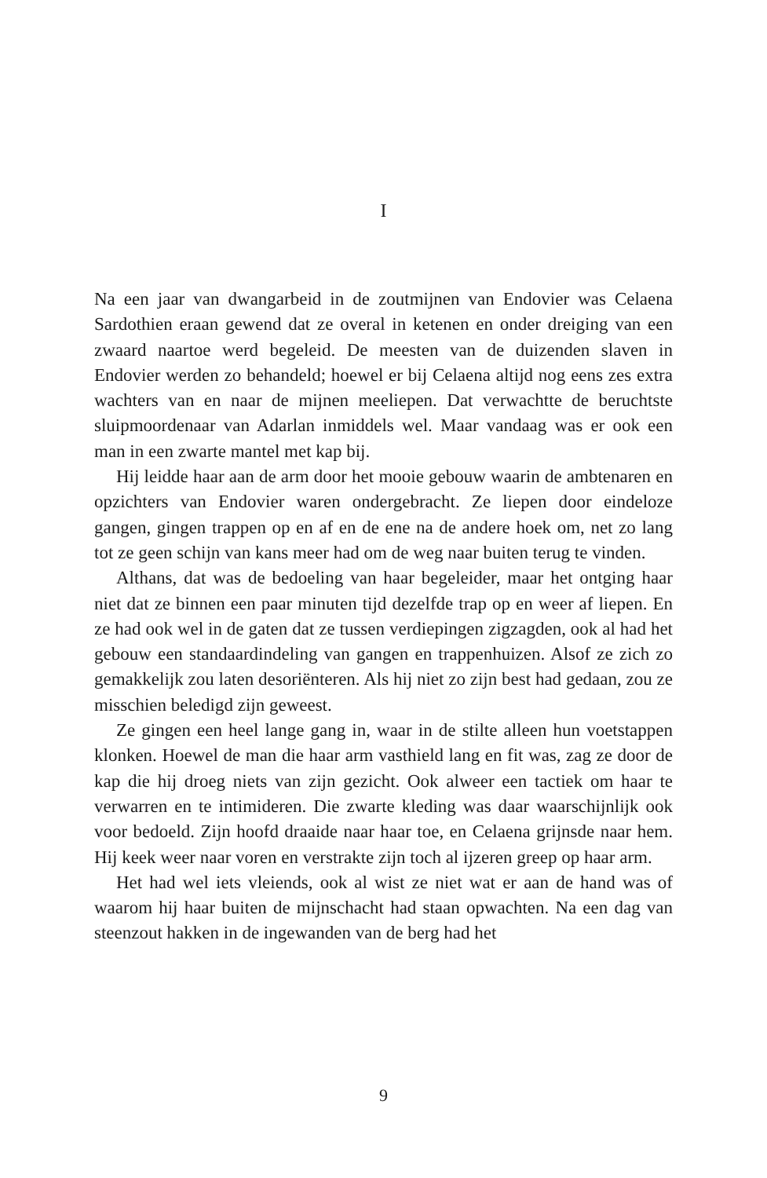I
Na een jaar van dwangarbeid in de zoutmijnen van Endovier was Celaena Sardothien eraan gewend dat ze overal in ketenen en onder dreiging van een zwaard naartoe werd begeleid. De meesten van de duizenden slaven in Endovier werden zo behandeld; hoewel er bij Celaena altijd nog eens zes extra wachters van en naar de mijnen meeliepen. Dat verwachtte de beruchtste sluipmoordenaar van Adarlan inmiddels wel. Maar vandaag was er ook een man in een zwarte mantel met kap bij.
Hij leidde haar aan de arm door het mooie gebouw waarin de ambtenaren en opzichters van Endovier waren ondergebracht. Ze liepen door eindeloze gangen, gingen trappen op en af en de ene na de andere hoek om, net zo lang tot ze geen schijn van kans meer had om de weg naar buiten terug te vinden.
Althans, dat was de bedoeling van haar begeleider, maar het ontging haar niet dat ze binnen een paar minuten tijd dezelfde trap op en weer af liepen. En ze had ook wel in de gaten dat ze tussen verdiepingen zigzagden, ook al had het gebouw een standaardindeling van gangen en trappenhuizen. Alsof ze zich zo gemakkelijk zou laten desoriënteren. Als hij niet zo zijn best had gedaan, zou ze misschien beledigd zijn geweest.
Ze gingen een heel lange gang in, waar in de stilte alleen hun voetstappen klonken. Hoewel de man die haar arm vasthield lang en fit was, zag ze door de kap die hij droeg niets van zijn gezicht. Ook alweer een tactiek om haar te verwarren en te intimideren. Die zwarte kleding was daar waarschijnlijk ook voor bedoeld. Zijn hoofd draaide naar haar toe, en Celaena grijnsde naar hem. Hij keek weer naar voren en verstrakte zijn toch al ijzeren greep op haar arm.
Het had wel iets vleiends, ook al wist ze niet wat er aan de hand was of waarom hij haar buiten de mijnschacht had staan opwachten. Na een dag van steenzout hakken in de ingewanden van de berg had het
9